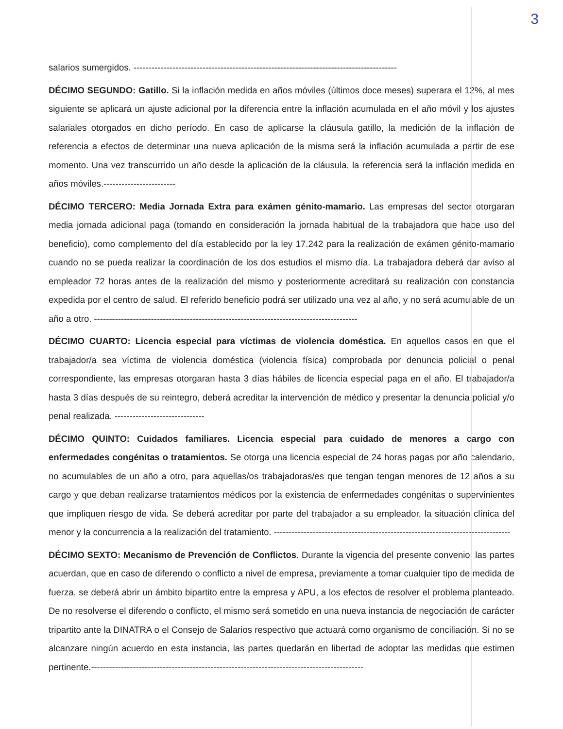3
salarios sumergidos. ----------------------------------------------------------------------------------------
DÉCIMO SEGUNDO: Gatillo. Si la inflación medida en años móviles (últimos doce meses) superara el 12%, al mes siguiente se aplicará un ajuste adicional por la diferencia entre la inflación acumulada en el año móvil y los ajustes salariales otorgados en dicho período. En caso de aplicarse la cláusula gatillo, la medición de la inflación de referencia a efectos de determinar una nueva aplicación de la misma será la inflación acumulada a partir de ese momento. Una vez transcurrido un año desde la aplicación de la cláusula, la referencia será la inflación medida en años móviles.------------------------
DÉCIMO TERCERO: Media Jornada Extra para exámen génito-mamario. Las empresas del sector otorgaran media jornada adicional paga (tomando en consideración la jornada habitual de la trabajadora que hace uso del beneficio), como complemento del día establecido por la ley 17.242 para la realización de exámen génito-mamario cuando no se pueda realizar la coordinación de los dos estudios el mismo día. La trabajadora deberá dar aviso al empleador 72 horas antes de la realización del mismo y posteriormente acreditará su realización con constancia expedida por el centro de salud. El referido beneficio podrá ser utilizado una vez al año, y no será acumulable de un año a otro. ----------------------------------------------------------------------------------------
DÉCIMO CUARTO: Licencia especial para víctimas de violencia doméstica. En aquellos casos en que el trabajador/a sea víctima de violencia doméstica (violencia física) comprobada por denuncia policial o penal correspondiente, las empresas otorgaran hasta 3 días hábiles de licencia especial paga en el año. El trabajador/a hasta 3 días después de su reintegro, deberá acreditar la intervención de médico y presentar la denuncia policial y/o penal realizada. ------------------------------
DÉCIMO QUINTO: Cuidados familiares. Licencia especial para cuidado de menores a cargo con enfermedades congénitas o tratamientos. Se otorga una licencia especial de 24 horas pagas por año calendario, no acumulables de un año a otro, para aquellas/os trabajadoras/es que tengan tengan menores de 12 años a su cargo y que deban realizarse tratamientos médicos por la existencia de enfermedades congénitas o supervinientes que impliquen riesgo de vida. Se deberá acreditar por parte del trabajador a su empleador, la situación clínica del menor y la concurrencia a la realización del tratamiento. -------------------------------------------------------------------------------
DÉCIMO SEXTO: Mecanismo de Prevención de Conflictos. Durante la vigencia del presente convenio, las partes acuerdan, que en caso de diferendo o conflicto a nivel de empresa, previamente a tomar cualquier tipo de medida de fuerza, se deberá abrir un ámbito bipartito entre la empresa y APU, a los efectos de resolver el problema planteado. De no resolverse el diferendo o conflicto, el mismo será sometido en una nueva instancia de negociación de carácter tripartito ante la DINATRA o el Consejo de Salarios respectivo que actuará como organismo de conciliación. Si no se alcanzare ningún acuerdo en esta instancia, las partes quedarán en libertad de adoptar las medidas que estimen pertinente.-------------------------------------------------------------------------------------------